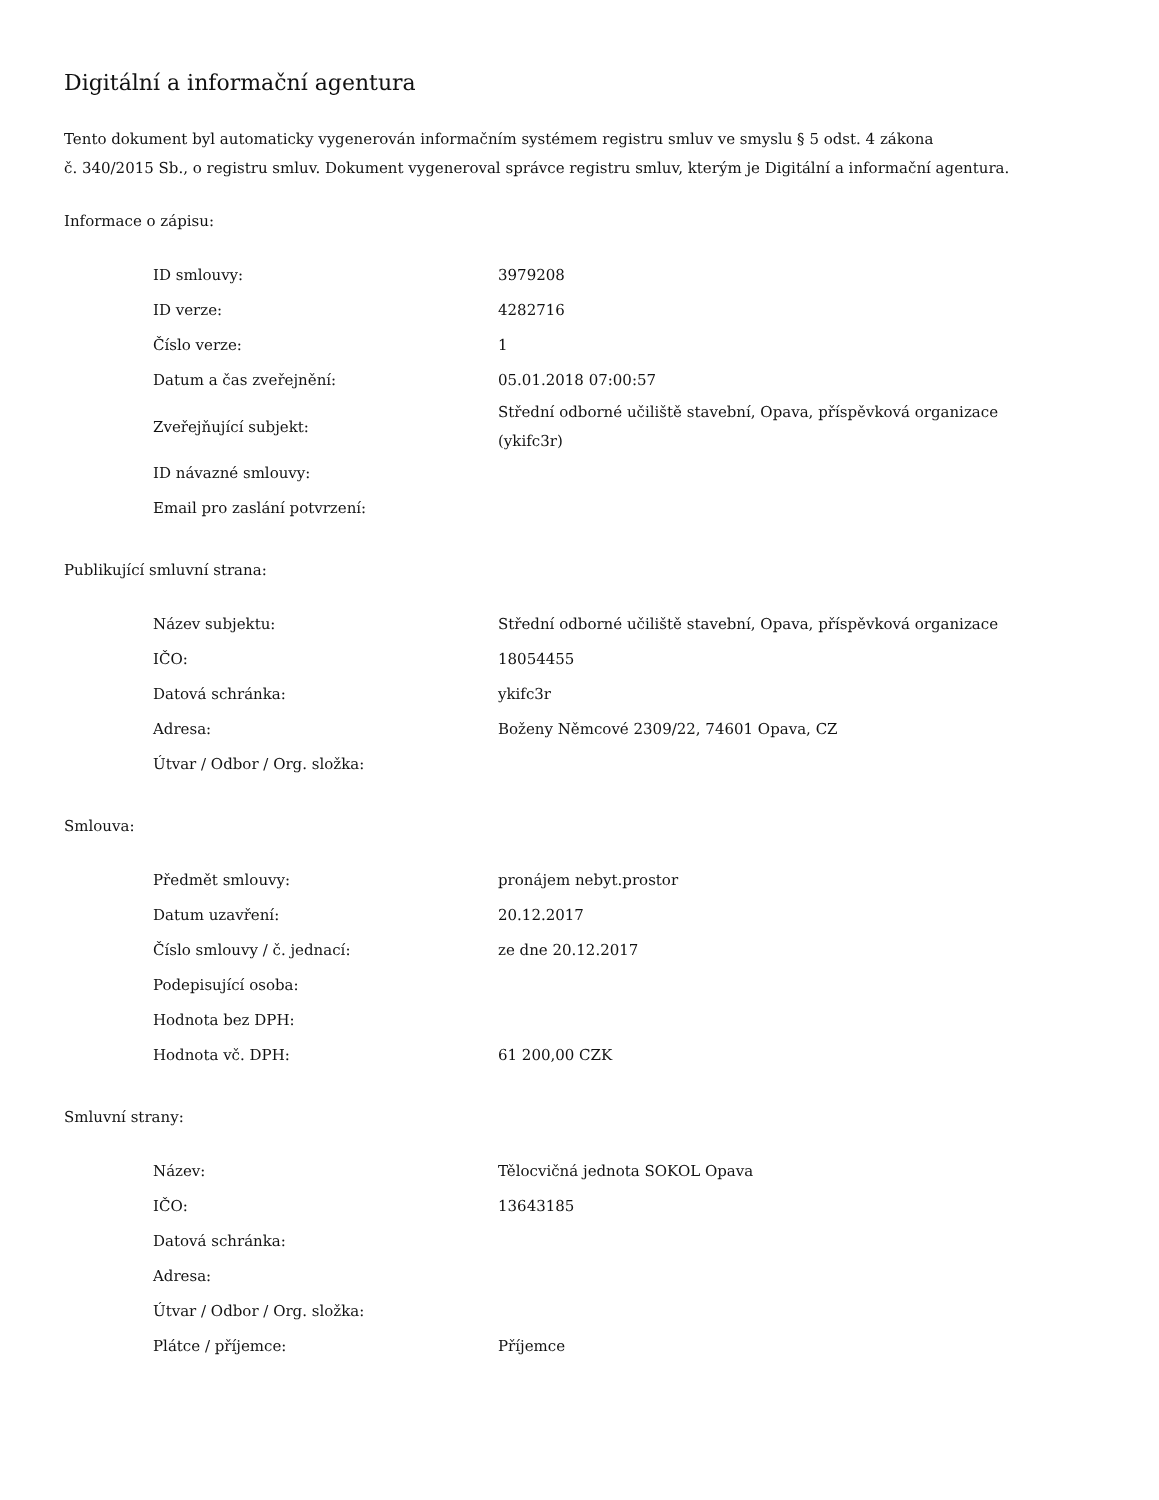Digitální a informační agentura
Tento dokument byl automaticky vygenerován informačním systémem registru smluv ve smyslu § 5 odst. 4 zákona
č. 340/2015 Sb., o registru smluv. Dokument vygeneroval správce registru smluv, kterým je Digitální a informační agentura.
Informace o zápisu:
| ID smlouvy: | 3979208 |
| ID verze: | 4282716 |
| Číslo verze: | 1 |
| Datum a čas zveřejnění: | 05.01.2018 07:00:57 |
| Zveřejňující subjekt: | Střední odborné učiliště stavební, Opava, příspěvková organizace (ykifc3r) |
| ID návazné smlouvy: | |
| Email pro zaslání potvrzení: | |
Publikující smluvní strana:
| Název subjektu: | Střední odborné učiliště stavební, Opava, příspěvková organizace |
| IČO: | 18054455 |
| Datová schránka: | ykifc3r |
| Adresa: | Boženy Němcové 2309/22, 74601 Opava, CZ |
| Útvar / Odbor / Org. složka: | |
Smlouva:
| Předmět smlouvy: | pronájem nebyt.prostor |
| Datum uzavření: | 20.12.2017 |
| Číslo smlouvy / č. jednací: | ze dne 20.12.2017 |
| Podepisující osoba: | |
| Hodnota bez DPH: | |
| Hodnota vč. DPH: | 61 200,00 CZK |
Smluvní strany:
| Název: | Tělocvičná jednota SOKOL Opava |
| IČO: | 13643185 |
| Datová schránka: | |
| Adresa: | |
| Útvar / Odbor / Org. složka: | |
| Plátce / příjemce: | Příjemce |